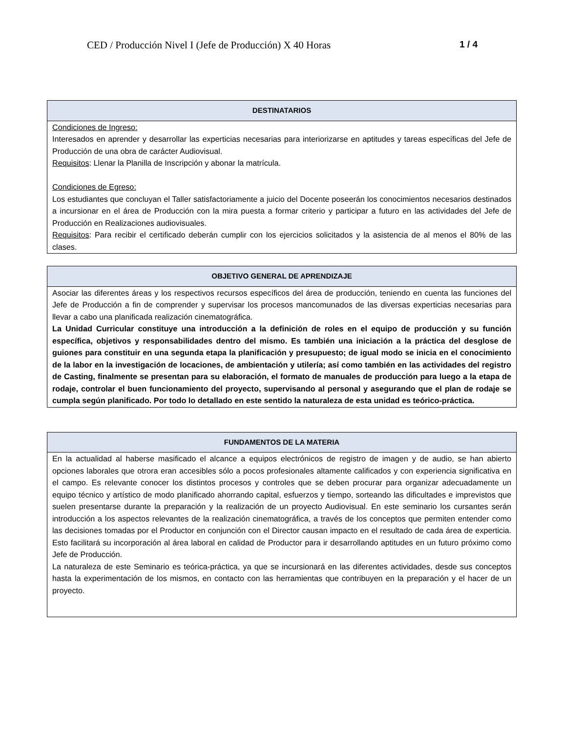CED / Producción Nivel I (Jefe de Producción) X 40 Horas 1 / 4
| DESTINATARIOS |
| --- |
| Condiciones de Ingreso: Interesados en aprender y desarrollar las experticias necesarias para interiorizarse en aptitudes y tareas específicas del Jefe de Producción de una obra de carácter Audiovisual. Requisitos : Llenar la Planilla de Inscripción y abonar la matrícula. Condiciones de Egreso: Los estudiantes que concluyan el Taller satisfactoriamente a juicio del Docente poseerán los conocimientos necesarios destinados a incursionar en el área de Producción con la mira puesta a formar criterio y participar a futuro en las actividades del Jefe de Producción en Realizaciones audiovisuales. Requisitos : Para recibir el certificado deberán cumplir con los ejercicios solicitados y la asistencia de al menos el 80% de las clases. |
| OBJETIVO GENERAL DE APRENDIZAJE |
| --- |
| Asociar las diferentes áreas y los respectivos recursos específicos del área de producción, teniendo en cuenta las funciones del Jefe de Producción a fin de comprender y supervisar los procesos mancomunados de las diversas experticias necesarias para llevar a cabo una planificada realización cinematográfica. La Unidad Curricular constituye una introducción a la definición de roles en el equipo de producción y su función específica, objetivos y responsabilidades dentro del mismo. Es también una iniciación a la práctica del desglose de guiones para constituir en una segunda etapa la planificación y presupuesto; de igual modo se inicia en el conocimiento de la labor en la investigación de locaciones, de ambientación y utilería; así como también en las actividades del registro de Casting, finalmente se presentan para su elaboración, el formato de manuales de producción para luego a la etapa de rodaje, controlar el buen funcionamiento del proyecto, supervisando al personal y asegurando que el plan de rodaje se cumpla según planificado. Por todo lo detallado en este sentido la naturaleza de esta unidad es teórico-práctica. |
| FUNDAMENTOS DE LA MATERIA |
| --- |
| En la actualidad al haberse masificado el alcance a equipos electrónicos de registro de imagen y de audio, se han abierto opciones laborales que otrora eran accesibles sólo a pocos profesionales altamente calificados y con experiencia significativa en el campo. Es relevante conocer los distintos procesos y controles que se deben procurar para organizar adecuadamente un equipo técnico y artístico de modo planificado ahorrando capital, esfuerzos y tiempo, sorteando las dificultades e imprevistos que suelen presentarse durante la preparación y la realización de un proyecto Audiovisual. En este seminario los cursantes serán introducción a los aspectos relevantes de la realización cinematográfica, a través de los conceptos que permiten entender como las decisiones tomadas por el Productor en conjunción con el Director causan impacto en el resultado de cada área de experticia. Esto facilitará su incorporación al área laboral en calidad de Productor para ir desarrollando aptitudes en un futuro próximo como Jefe de Producción. La naturaleza de este Seminario es teórica-práctica, ya que se incursionará en las diferentes actividades, desde sus conceptos hasta la experimentación de los mismos, en contacto con las herramientas que contribuyen en la preparación y el hacer de un proyecto. |